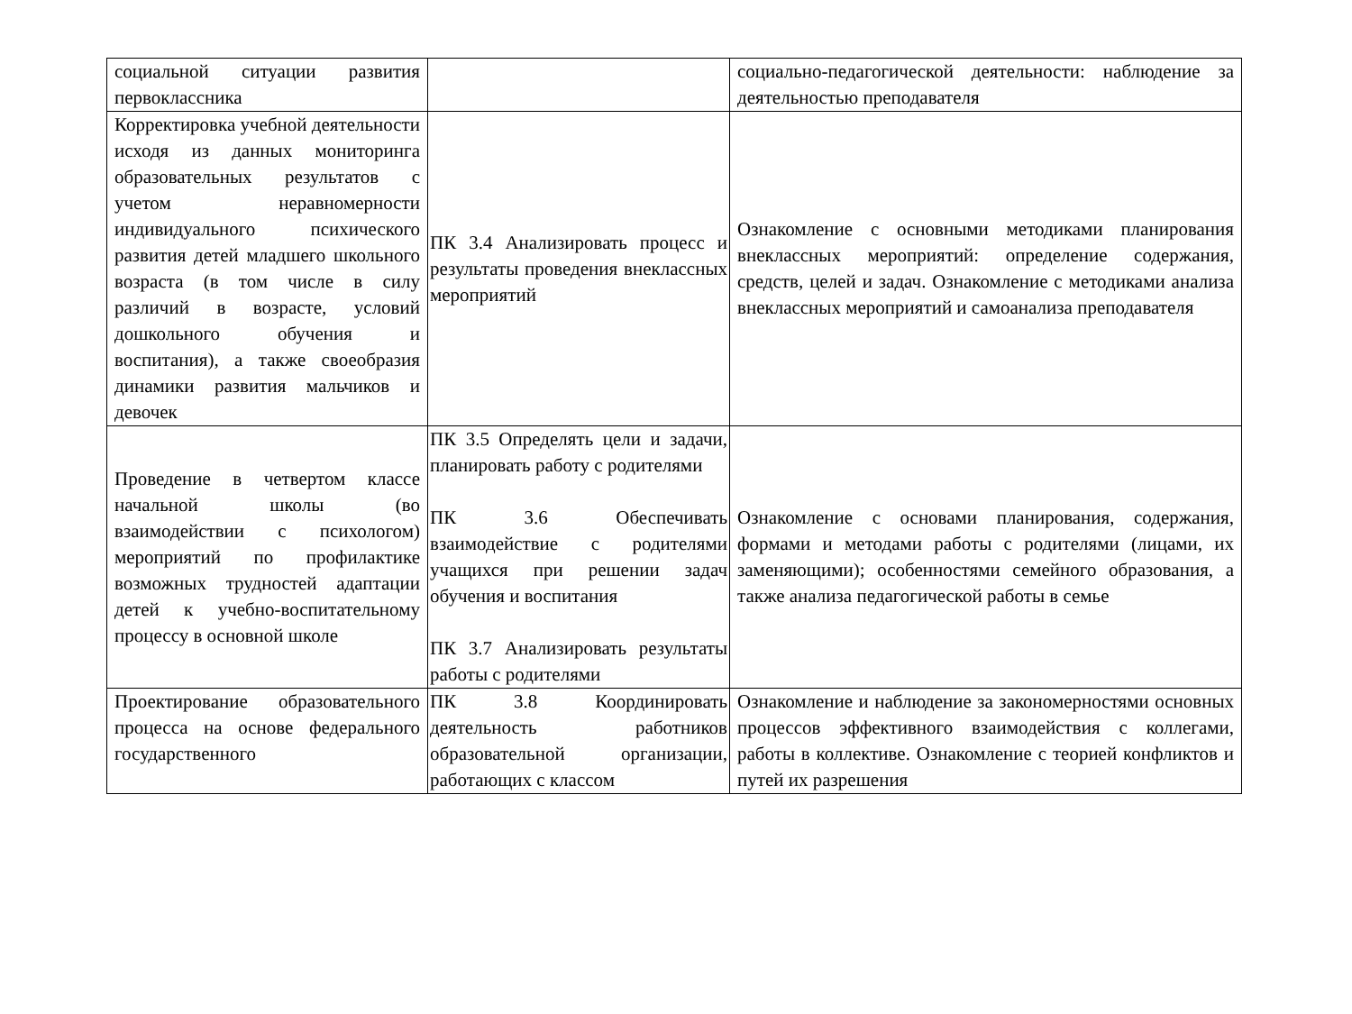| социальной ситуации развития первоклассника | | социально-педагогической деятельности: наблюдение за деятельностью преподавателя |
| Корректировка учебной деятельности исходя из данных мониторинга образовательных результатов с учетом неравномерности индивидуального психического развития детей младшего школьного возраста (в том числе в силу различий в возрасте, условий дошкольного обучения и воспитания), а также своеобразия динамики развития мальчиков и девочек | ПК 3.4 Анализировать процесс и результаты проведения внеклассных мероприятий | Ознакомление с основными методиками планирования внеклассных мероприятий: определение содержания, средств, целей и задач. Ознакомление с методиками анализа внеклассных мероприятий и самоанализа преподавателя |
| Проведение в четвертом классе начальной школы (во взаимодействии с психологом) мероприятий по профилактике возможных трудностей адаптации детей к учебно-воспитательному процессу в основной школе | ПК 3.5 Определять цели и задачи, планировать работу с родителями ПК 3.6 Обеспечивать взаимодействие с родителями учащихся при решении задач обучения и воспитания ПК 3.7 Анализировать результаты работы с родителями | Ознакомление с основами планирования, содержания, формами и методами работы с родителями (лицами, их заменяющими); особенностями семейного образования, а также анализа педагогической работы в семье |
| Проектирование образовательного процесса на основе федерального государственного | ПК 3.8 Координировать деятельность работников образовательной организации, работающих с классом | Ознакомление и наблюдение за закономерностями основных процессов эффективного взаимодействия с коллегами, работы в коллективе. Ознакомление с теорией конфликтов и путей их разрешения |